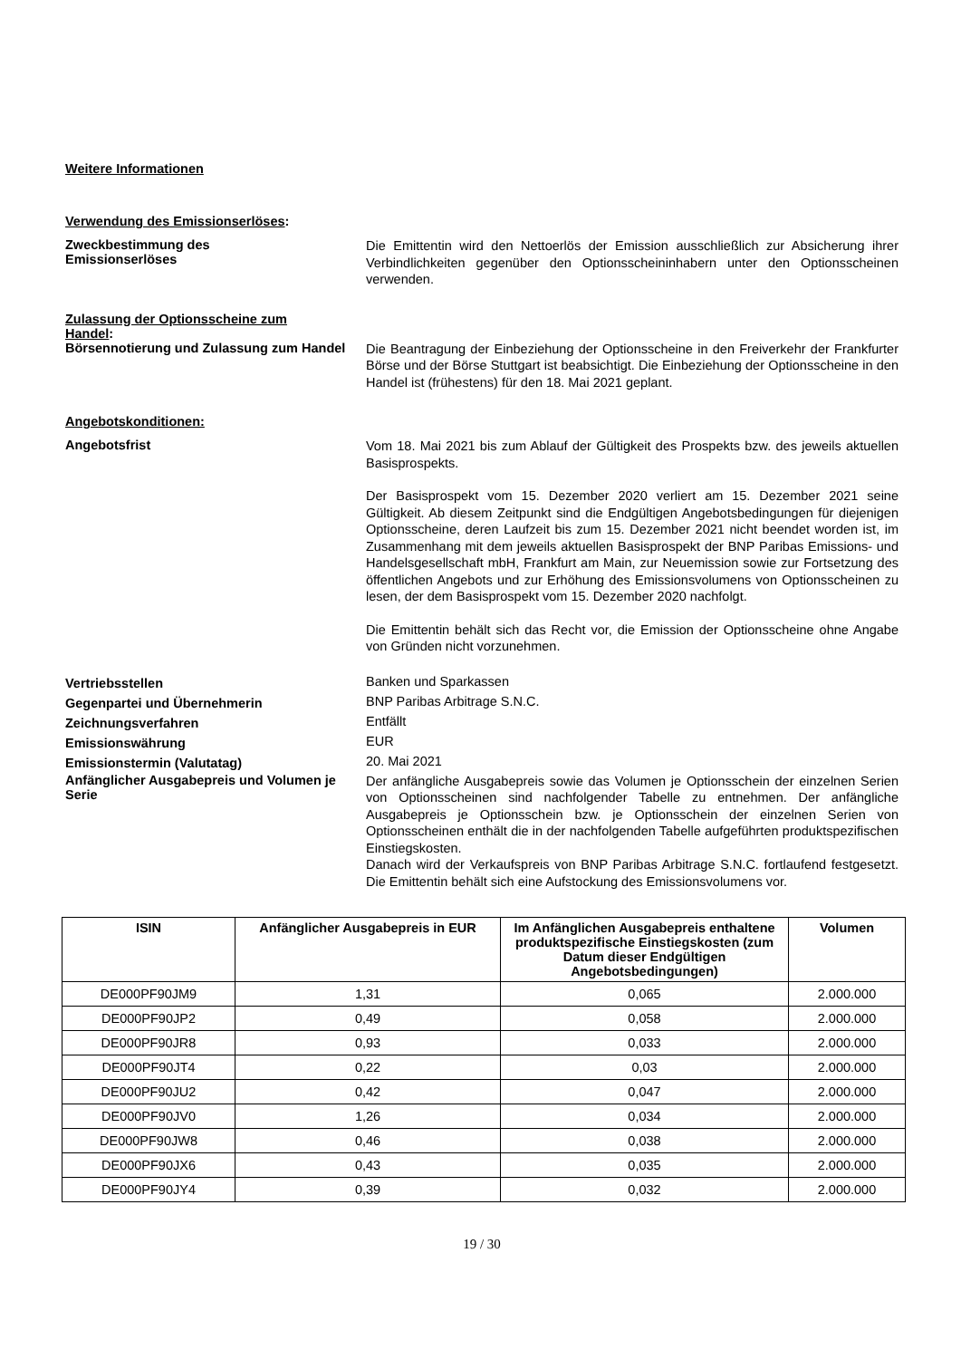Weitere Informationen
Verwendung des Emissionserlöses:
Zweckbestimmung des
Emissionserlöses
Die Emittentin wird den Nettoerlös der Emission ausschließlich zur Absicherung ihrer Verbindlichkeiten gegenüber den Optionsscheininhabern unter den Optionsscheinen verwenden.
Zulassung der Optionsscheine zum
Handel:
Börsennotierung und Zulassung zum Handel
Die Beantragung der Einbeziehung der Optionsscheine in den Freiverkehr der Frankfurter Börse und der Börse Stuttgart ist beabsichtigt. Die Einbeziehung der Optionsscheine in den Handel ist (frühestens) für den 18. Mai 2021 geplant.
Angebotskonditionen:
Angebotsfrist
Vom 18. Mai 2021 bis zum Ablauf der Gültigkeit des Prospekts bzw. des jeweils aktuellen Basisprospekts.
Der Basisprospekt vom 15. Dezember 2020 verliert am 15. Dezember 2021 seine Gültigkeit. Ab diesem Zeitpunkt sind die Endgültigen Angebotsbedingungen für diejenigen Optionsscheine, deren Laufzeit bis zum 15. Dezember 2021 nicht beendet worden ist, im Zusammenhang mit dem jeweils aktuellen Basisprospekt der BNP Paribas Emissions- und Handelsgesellschaft mbH, Frankfurt am Main, zur Neuemission sowie zur Fortsetzung des öffentlichen Angebots und zur Erhöhung des Emissionsvolumens von Optionsscheinen zu lesen, der dem Basisprospekt vom 15. Dezember 2020 nachfolgt.
Die Emittentin behält sich das Recht vor, die Emission der Optionsscheine ohne Angabe von Gründen nicht vorzunehmen.
Vertriebsstellen
Banken und Sparkassen
Gegenpartei und Übernehmerin
BNP Paribas Arbitrage S.N.C.
Zeichnungsverfahren
Entfällt
Emissionswährung
EUR
Emissionstermin (Valutatag)
20. Mai 2021
Anfänglicher Ausgabepreis und Volumen je Serie
Der anfängliche Ausgabepreis sowie das Volumen je Optionsschein der einzelnen Serien von Optionsscheinen sind nachfolgender Tabelle zu entnehmen. Der anfängliche Ausgabepreis je Optionsschein bzw. je Optionsschein der einzelnen Serien von Optionsscheinen enthält die in der nachfolgenden Tabelle aufgeführten produktspezifischen Einstiegskosten.
Danach wird der Verkaufspreis von BNP Paribas Arbitrage S.N.C. fortlaufend festgesetzt. Die Emittentin behält sich eine Aufstockung des Emissionsvolumens vor.
| ISIN | Anfänglicher Ausgabepreis in EUR | Im Anfänglichen Ausgabepreis enthaltene produktspezifische Einstiegskosten (zum Datum dieser Endgültigen Angebotsbedingungen) | Volumen |
| --- | --- | --- | --- |
| DE000PF90JM9 | 1,31 | 0,065 | 2.000.000 |
| DE000PF90JP2 | 0,49 | 0,058 | 2.000.000 |
| DE000PF90JR8 | 0,93 | 0,033 | 2.000.000 |
| DE000PF90JT4 | 0,22 | 0,03 | 2.000.000 |
| DE000PF90JU2 | 0,42 | 0,047 | 2.000.000 |
| DE000PF90JV0 | 1,26 | 0,034 | 2.000.000 |
| DE000PF90JW8 | 0,46 | 0,038 | 2.000.000 |
| DE000PF90JX6 | 0,43 | 0,035 | 2.000.000 |
| DE000PF90JY4 | 0,39 | 0,032 | 2.000.000 |
19 / 30